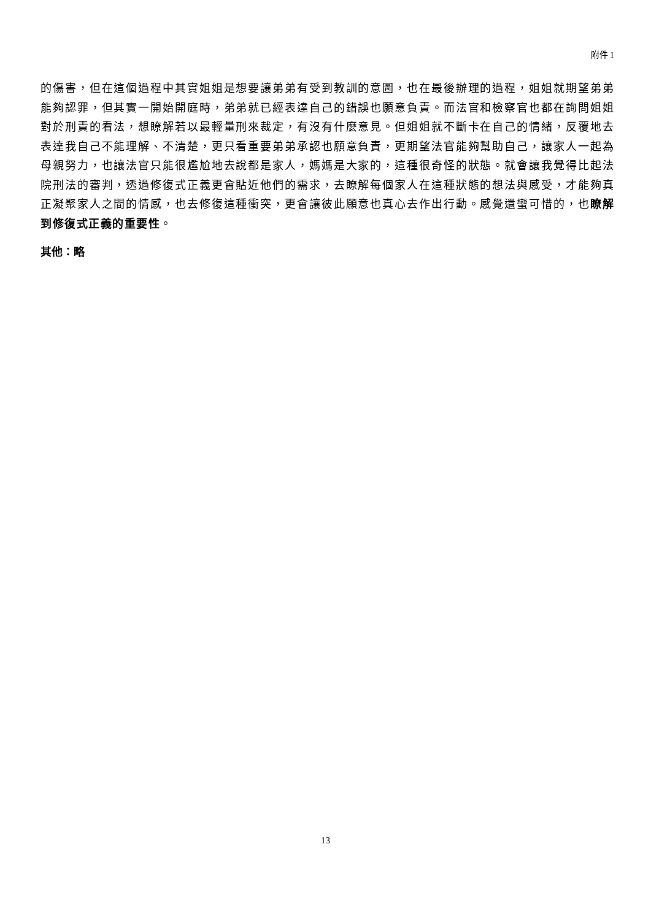附件 1
的傷害，但在這個過程中其實姐姐是想要讓弟弟有受到教訓的意圖，也在最後辦理的過程，姐姐就期望弟弟能夠認罪，但其實一開始開庭時，弟弟就已經表達自己的錯誤也願意負責。而法官和檢察官也都在詢問姐姐對於刑責的看法，想瞭解若以最輕量刑來裁定，有沒有什麼意見。但姐姐就不斷卡在自己的情緒，反覆地去表達我自己不能理解、不清楚，更只看重要弟弟承認也願意負責，更期望法官能夠幫助自己，讓家人一起為母親努力，也讓法官只能很尷尬地去說都是家人，媽媽是大家的，這種很奇怪的狀態。就會讓我覺得比起法院刑法的審判，透過修復式正義更會貼近他們的需求，去瞭解每個家人在這種狀態的想法與感受，才能夠真正凝聚家人之間的情感，也去修復這種衝突，更會讓彼此願意也真心去作出行動。感覺還蠻可惜的，也瞭解到修復式正義的重要性。
其他：略
13